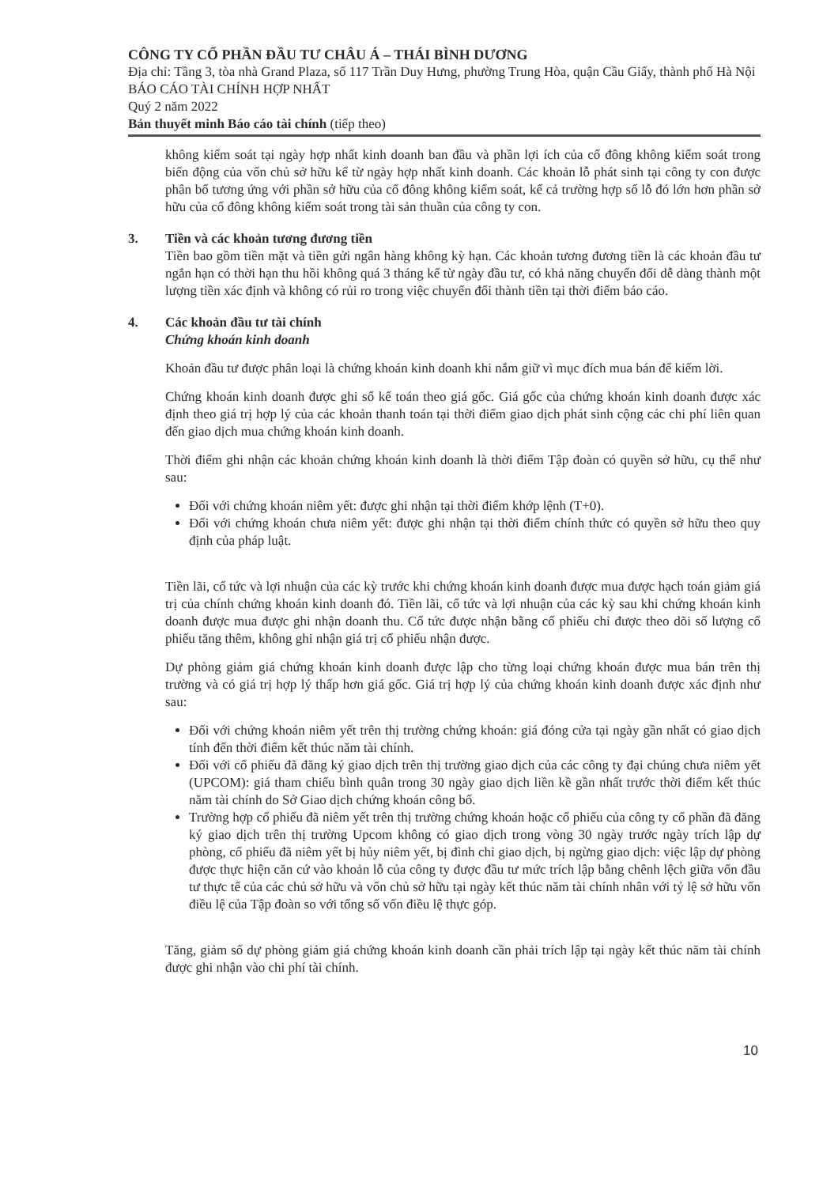CÔNG TY CỔ PHẦN ĐẦU TƯ CHÂU Á – THÁI BÌNH DƯƠNG
Địa chỉ: Tầng 3, tòa nhà Grand Plaza, số 117 Trần Duy Hưng, phường Trung Hòa, quận Cầu Giấy, thành phố Hà Nội
BÁO CÁO TÀI CHÍNH HỢP NHẤT
Quý 2 năm 2022
Bản thuyết minh Báo cáo tài chính (tiếp theo)
không kiểm soát tại ngày hợp nhất kinh doanh ban đầu và phần lợi ích của cổ đông không kiểm soát trong biến động của vốn chủ sở hữu kể từ ngày hợp nhất kinh doanh. Các khoản lỗ phát sinh tại công ty con được phân bổ tương ứng với phần sở hữu của cổ đông không kiểm soát, kể cả trường hợp số lỗ đó lớn hơn phần sở hữu của cổ đông không kiểm soát trong tài sản thuần của công ty con.
3. Tiền và các khoản tương đương tiền
Tiền bao gồm tiền mặt và tiền gửi ngân hàng không kỳ hạn. Các khoản tương đương tiền là các khoản đầu tư ngắn hạn có thời hạn thu hồi không quá 3 tháng kể từ ngày đầu tư, có khả năng chuyển đổi dễ dàng thành một lượng tiền xác định và không có rủi ro trong việc chuyển đổi thành tiền tại thời điểm báo cáo.
4. Các khoản đầu tư tài chính
Chứng khoán kinh doanh
Khoản đầu tư được phân loại là chứng khoán kinh doanh khi nắm giữ vì mục đích mua bán để kiếm lời.
Chứng khoán kinh doanh được ghi sổ kế toán theo giá gốc. Giá gốc của chứng khoán kinh doanh được xác định theo giá trị hợp lý của các khoản thanh toán tại thời điểm giao dịch phát sinh cộng các chi phí liên quan đến giao dịch mua chứng khoán kinh doanh.
Thời điểm ghi nhận các khoản chứng khoán kinh doanh là thời điểm Tập đoàn có quyền sở hữu, cụ thể như sau:
Đối với chứng khoán niêm yết: được ghi nhận tại thời điểm khớp lệnh (T+0).
Đối với chứng khoán chưa niêm yết: được ghi nhận tại thời điểm chính thức có quyền sở hữu theo quy định của pháp luật.
Tiền lãi, cổ tức và lợi nhuận của các kỳ trước khi chứng khoán kinh doanh được mua được hạch toán giảm giá trị của chính chứng khoán kinh doanh đó. Tiền lãi, cổ tức và lợi nhuận của các kỳ sau khi chứng khoán kinh doanh được mua được ghi nhận doanh thu. Cổ tức được nhận bằng cổ phiếu chỉ được theo dõi số lượng cổ phiếu tăng thêm, không ghi nhận giá trị cổ phiếu nhận được.
Dự phòng giảm giá chứng khoán kinh doanh được lập cho từng loại chứng khoán được mua bán trên thị trường và có giá trị hợp lý thấp hơn giá gốc. Giá trị hợp lý của chứng khoán kinh doanh được xác định như sau:
Đối với chứng khoán niêm yết trên thị trường chứng khoán: giá đóng cửa tại ngày gần nhất có giao dịch tính đến thời điểm kết thúc năm tài chính.
Đối với cổ phiếu đã đăng ký giao dịch trên thị trường giao dịch của các công ty đại chúng chưa niêm yết (UPCOM): giá tham chiếu bình quân trong 30 ngày giao dịch liền kề gần nhất trước thời điểm kết thúc năm tài chính do Sở Giao dịch chứng khoán công bố.
Trường hợp cổ phiếu đã niêm yết trên thị trường chứng khoán hoặc cổ phiếu của công ty cổ phần đã đăng ký giao dịch trên thị trường Upcom không có giao dịch trong vòng 30 ngày trước ngày trích lập dự phòng, cổ phiếu đã niêm yết bị hủy niêm yết, bị đình chỉ giao dịch, bị ngừng giao dịch: việc lập dự phòng được thực hiện căn cứ vào khoản lỗ của công ty được đầu tư mức trích lập bằng chênh lệch giữa vốn đầu tư thực tế của các chủ sở hữu và vốn chủ sở hữu tại ngày kết thúc năm tài chính nhân với tỷ lệ sở hữu vốn điều lệ của Tập đoàn so với tổng số vốn điều lệ thực góp.
Tăng, giảm số dự phòng giảm giá chứng khoán kinh doanh cần phải trích lập tại ngày kết thúc năm tài chính được ghi nhận vào chi phí tài chính.
10